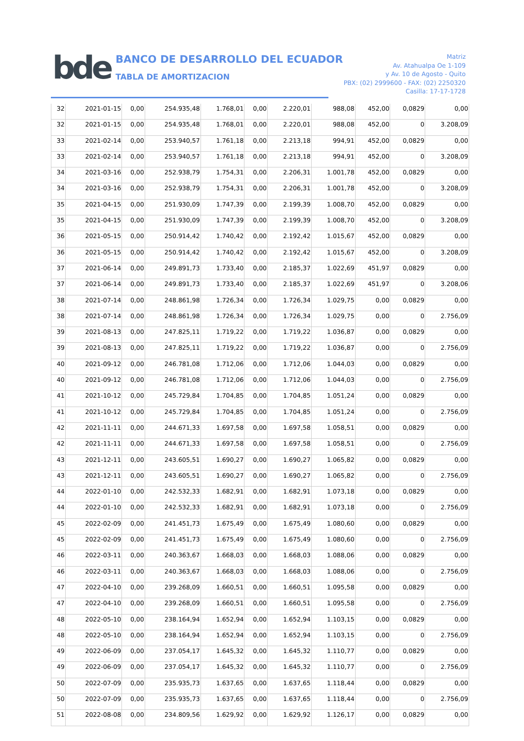bde
BANCO DE DESARROLLO DEL ECUADOR
TABLA DE AMORTIZACION
Matriz
Av. Atahualpa Oe 1-109
y Av. 10 de Agosto - Quito
PBX: (02) 2999600 - FAX: (02) 2250320
Casilla: 17-17-1728
| 32 | 2021-01-15 | 0,00 | 254.935,48 | 1.768,01 | 0,00 | 2.220,01 | 988,08 | 452,00 | 0,0829 | 0,00 |
| 32 | 2021-01-15 | 0,00 | 254.935,48 | 1.768,01 | 0,00 | 2.220,01 | 988,08 | 452,00 | 0 | 3.208,09 |
| 33 | 2021-02-14 | 0,00 | 253.940,57 | 1.761,18 | 0,00 | 2.213,18 | 994,91 | 452,00 | 0,0829 | 0,00 |
| 33 | 2021-02-14 | 0,00 | 253.940,57 | 1.761,18 | 0,00 | 2.213,18 | 994,91 | 452,00 | 0 | 3.208,09 |
| 34 | 2021-03-16 | 0,00 | 252.938,79 | 1.754,31 | 0,00 | 2.206,31 | 1.001,78 | 452,00 | 0,0829 | 0,00 |
| 34 | 2021-03-16 | 0,00 | 252.938,79 | 1.754,31 | 0,00 | 2.206,31 | 1.001,78 | 452,00 | 0 | 3.208,09 |
| 35 | 2021-04-15 | 0,00 | 251.930,09 | 1.747,39 | 0,00 | 2.199,39 | 1.008,70 | 452,00 | 0,0829 | 0,00 |
| 35 | 2021-04-15 | 0,00 | 251.930,09 | 1.747,39 | 0,00 | 2.199,39 | 1.008,70 | 452,00 | 0 | 3.208,09 |
| 36 | 2021-05-15 | 0,00 | 250.914,42 | 1.740,42 | 0,00 | 2.192,42 | 1.015,67 | 452,00 | 0,0829 | 0,00 |
| 36 | 2021-05-15 | 0,00 | 250.914,42 | 1.740,42 | 0,00 | 2.192,42 | 1.015,67 | 452,00 | 0 | 3.208,09 |
| 37 | 2021-06-14 | 0,00 | 249.891,73 | 1.733,40 | 0,00 | 2.185,37 | 1.022,69 | 451,97 | 0,0829 | 0,00 |
| 37 | 2021-06-14 | 0,00 | 249.891,73 | 1.733,40 | 0,00 | 2.185,37 | 1.022,69 | 451,97 | 0 | 3.208,06 |
| 38 | 2021-07-14 | 0,00 | 248.861,98 | 1.726,34 | 0,00 | 1.726,34 | 1.029,75 | 0,00 | 0,0829 | 0,00 |
| 38 | 2021-07-14 | 0,00 | 248.861,98 | 1.726,34 | 0,00 | 1.726,34 | 1.029,75 | 0,00 | 0 | 2.756,09 |
| 39 | 2021-08-13 | 0,00 | 247.825,11 | 1.719,22 | 0,00 | 1.719,22 | 1.036,87 | 0,00 | 0,0829 | 0,00 |
| 39 | 2021-08-13 | 0,00 | 247.825,11 | 1.719,22 | 0,00 | 1.719,22 | 1.036,87 | 0,00 | 0 | 2.756,09 |
| 40 | 2021-09-12 | 0,00 | 246.781,08 | 1.712,06 | 0,00 | 1.712,06 | 1.044,03 | 0,00 | 0,0829 | 0,00 |
| 40 | 2021-09-12 | 0,00 | 246.781,08 | 1.712,06 | 0,00 | 1.712,06 | 1.044,03 | 0,00 | 0 | 2.756,09 |
| 41 | 2021-10-12 | 0,00 | 245.729,84 | 1.704,85 | 0,00 | 1.704,85 | 1.051,24 | 0,00 | 0,0829 | 0,00 |
| 41 | 2021-10-12 | 0,00 | 245.729,84 | 1.704,85 | 0,00 | 1.704,85 | 1.051,24 | 0,00 | 0 | 2.756,09 |
| 42 | 2021-11-11 | 0,00 | 244.671,33 | 1.697,58 | 0,00 | 1.697,58 | 1.058,51 | 0,00 | 0,0829 | 0,00 |
| 42 | 2021-11-11 | 0,00 | 244.671,33 | 1.697,58 | 0,00 | 1.697,58 | 1.058,51 | 0,00 | 0 | 2.756,09 |
| 43 | 2021-12-11 | 0,00 | 243.605,51 | 1.690,27 | 0,00 | 1.690,27 | 1.065,82 | 0,00 | 0,0829 | 0,00 |
| 43 | 2021-12-11 | 0,00 | 243.605,51 | 1.690,27 | 0,00 | 1.690,27 | 1.065,82 | 0,00 | 0 | 2.756,09 |
| 44 | 2022-01-10 | 0,00 | 242.532,33 | 1.682,91 | 0,00 | 1.682,91 | 1.073,18 | 0,00 | 0,0829 | 0,00 |
| 44 | 2022-01-10 | 0,00 | 242.532,33 | 1.682,91 | 0,00 | 1.682,91 | 1.073,18 | 0,00 | 0 | 2.756,09 |
| 45 | 2022-02-09 | 0,00 | 241.451,73 | 1.675,49 | 0,00 | 1.675,49 | 1.080,60 | 0,00 | 0,0829 | 0,00 |
| 45 | 2022-02-09 | 0,00 | 241.451,73 | 1.675,49 | 0,00 | 1.675,49 | 1.080,60 | 0,00 | 0 | 2.756,09 |
| 46 | 2022-03-11 | 0,00 | 240.363,67 | 1.668,03 | 0,00 | 1.668,03 | 1.088,06 | 0,00 | 0,0829 | 0,00 |
| 46 | 2022-03-11 | 0,00 | 240.363,67 | 1.668,03 | 0,00 | 1.668,03 | 1.088,06 | 0,00 | 0 | 2.756,09 |
| 47 | 2022-04-10 | 0,00 | 239.268,09 | 1.660,51 | 0,00 | 1.660,51 | 1.095,58 | 0,00 | 0,0829 | 0,00 |
| 47 | 2022-04-10 | 0,00 | 239.268,09 | 1.660,51 | 0,00 | 1.660,51 | 1.095,58 | 0,00 | 0 | 2.756,09 |
| 48 | 2022-05-10 | 0,00 | 238.164,94 | 1.652,94 | 0,00 | 1.652,94 | 1.103,15 | 0,00 | 0,0829 | 0,00 |
| 48 | 2022-05-10 | 0,00 | 238.164,94 | 1.652,94 | 0,00 | 1.652,94 | 1.103,15 | 0,00 | 0 | 2.756,09 |
| 49 | 2022-06-09 | 0,00 | 237.054,17 | 1.645,32 | 0,00 | 1.645,32 | 1.110,77 | 0,00 | 0,0829 | 0,00 |
| 49 | 2022-06-09 | 0,00 | 237.054,17 | 1.645,32 | 0,00 | 1.645,32 | 1.110,77 | 0,00 | 0 | 2.756,09 |
| 50 | 2022-07-09 | 0,00 | 235.935,73 | 1.637,65 | 0,00 | 1.637,65 | 1.118,44 | 0,00 | 0,0829 | 0,00 |
| 50 | 2022-07-09 | 0,00 | 235.935,73 | 1.637,65 | 0,00 | 1.637,65 | 1.118,44 | 0,00 | 0 | 2.756,09 |
| 51 | 2022-08-08 | 0,00 | 234.809,56 | 1.629,92 | 0,00 | 1.629,92 | 1.126,17 | 0,00 | 0,0829 | 0,00 |